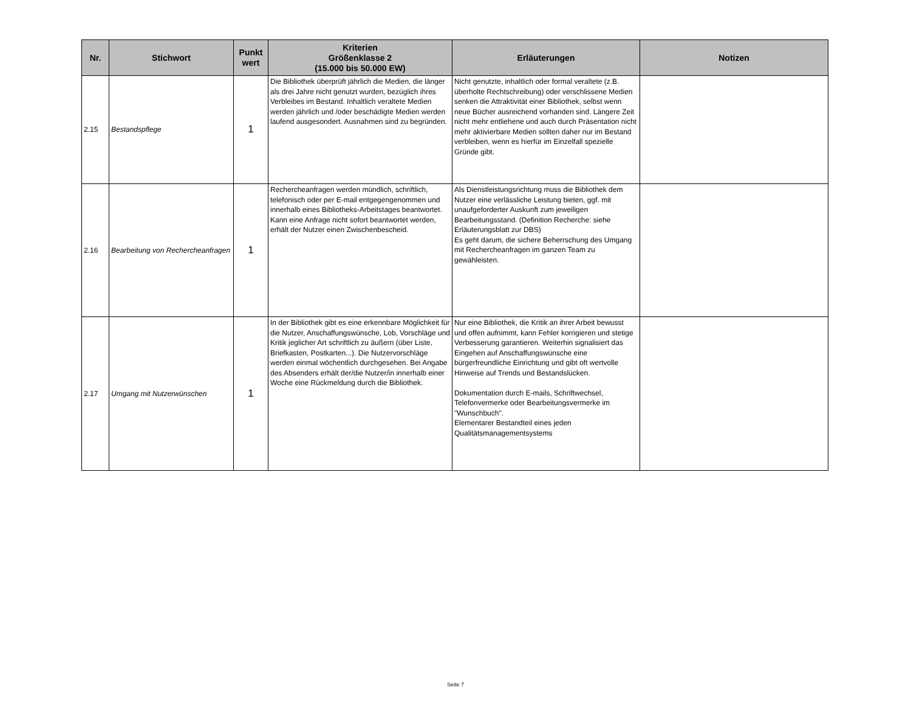| Nr. | Stichwort | Punkt wert | Kriterien Größenklasse 2 (15.000 bis 50.000 EW) | Erläuterungen | Notizen |
| --- | --- | --- | --- | --- | --- |
| 2.15 | Bestandspflege | 1 | Die Bibliothek überprüft jährlich die Medien, die länger als drei Jahre nicht genutzt wurden, bezüglich ihres Verbleibes im Bestand. Inhaltlich veraltete Medien werden jährlich und /oder beschädigte Medien werden laufend ausgesondert. Ausnahmen sind zu begründen. | Nicht genutzte, inhaltlich oder formal veraltete (z.B. überholte Rechtschreibung) oder verschlissene Medien senken die Attraktivität einer Bibliothek, selbst wenn neue Bücher ausreichend vorhanden sind. Längere Zeit nicht mehr entliehene und auch durch Präsentation nicht mehr aktivierbare Medien sollten daher nur im Bestand verbleiben, wenn es hierfür im Einzelfall spezielle Gründe gibt. | |
| 2.16 | Bearbeitung von Rechercheanfragen | 1 | Rechercheanfragen werden mündlich, schriftlich, telefonisch oder per E-mail entgegengenommen und innerhalb eines Bibliotheks-Arbeitstages beantwortet. Kann eine Anfrage nicht sofort beantwortet werden, erhält der Nutzer einen Zwischenbescheid. | Als Dienstleistungsrichtung muss die Bibliothek dem Nutzer eine verlässliche Leistung bieten, ggf. mit unaufgeforderter Auskunft zum jeweiligen Bearbeitungsstand. (Definition Recherche: siehe Erläuterungsblatt zur DBS) Es geht darum, die sichere Beherrschung des Umgang mit Rechercheanfragen im ganzen Team zu gewähleisten. | |
| 2.17 | Umgang mit Nutzerwünschen | 1 | In der Bibliothek gibt es eine erkennbare Möglichkeit für die Nutzer, Anschaffungswünsche, Lob, Vorschläge und Kritik jeglicher Art schriftlich zu äußern (über Liste, Briefkasten, Postkarten...). Die Nutzervorschläge werden einmal wöchentlich durchgesehen. Bei Angabe des Absenders erhält der/die Nutzer/in innerhalb einer Woche eine Rückmeldung durch die Bibliothek. | Nur eine Bibliothek, die Kritik an ihrer Arbeit bewusst und offen aufnimmt, kann Fehler korrigieren und stetige Verbesserung garantieren. Weiterhin signalisiert das Eingehen auf Anschaffungswünsche eine bürgerfreundliche Einrichtung und gibt oft wertvolle Hinweise auf Trends und Bestandslücken. Dokumentation durch E-mails, Schriftwechsel, Telefonvermerke oder Bearbeitungsvermerke im "Wunschbuch". Elementarer Bestandteil eines jeden Qualitätsmanagementsystems | |
Seite 7